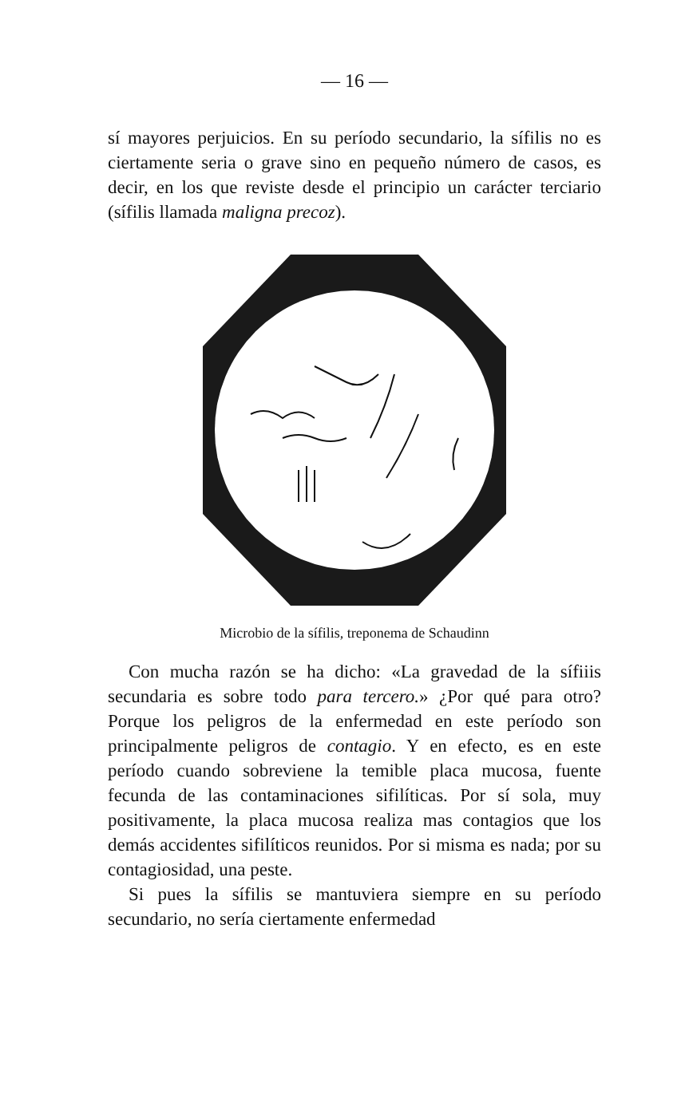— 16 —
sí mayores perjuicios. En su período secundario, la sífilis no es ciertamente seria o grave sino en pequeño número de casos, es decir, en los que reviste desde el principio un carácter terciario (sífilis llamada maligna precoz).
Microbio de la sífilis, treponema de Schaudinn
Con mucha razón se ha dicho: «La gravedad de la sífiiis secundaria es sobre todo para tercero.» ¿Por qué para otro? Porque los peligros de la enfermedad en este período son principalmente peligros de contagio. Y en efecto, es en este período cuando sobreviene la temible placa mucosa, fuente fecunda de las contaminaciones sifilíticas. Por sí sola, muy positivamente, la placa mucosa realiza mas contagios que los demás accidentes sifilíticos reunidos. Por si misma es nada; por su contagiosidad, una peste.
Si pues la sífilis se mantuviera siempre en su período secundario, no sería ciertamente enfermedad